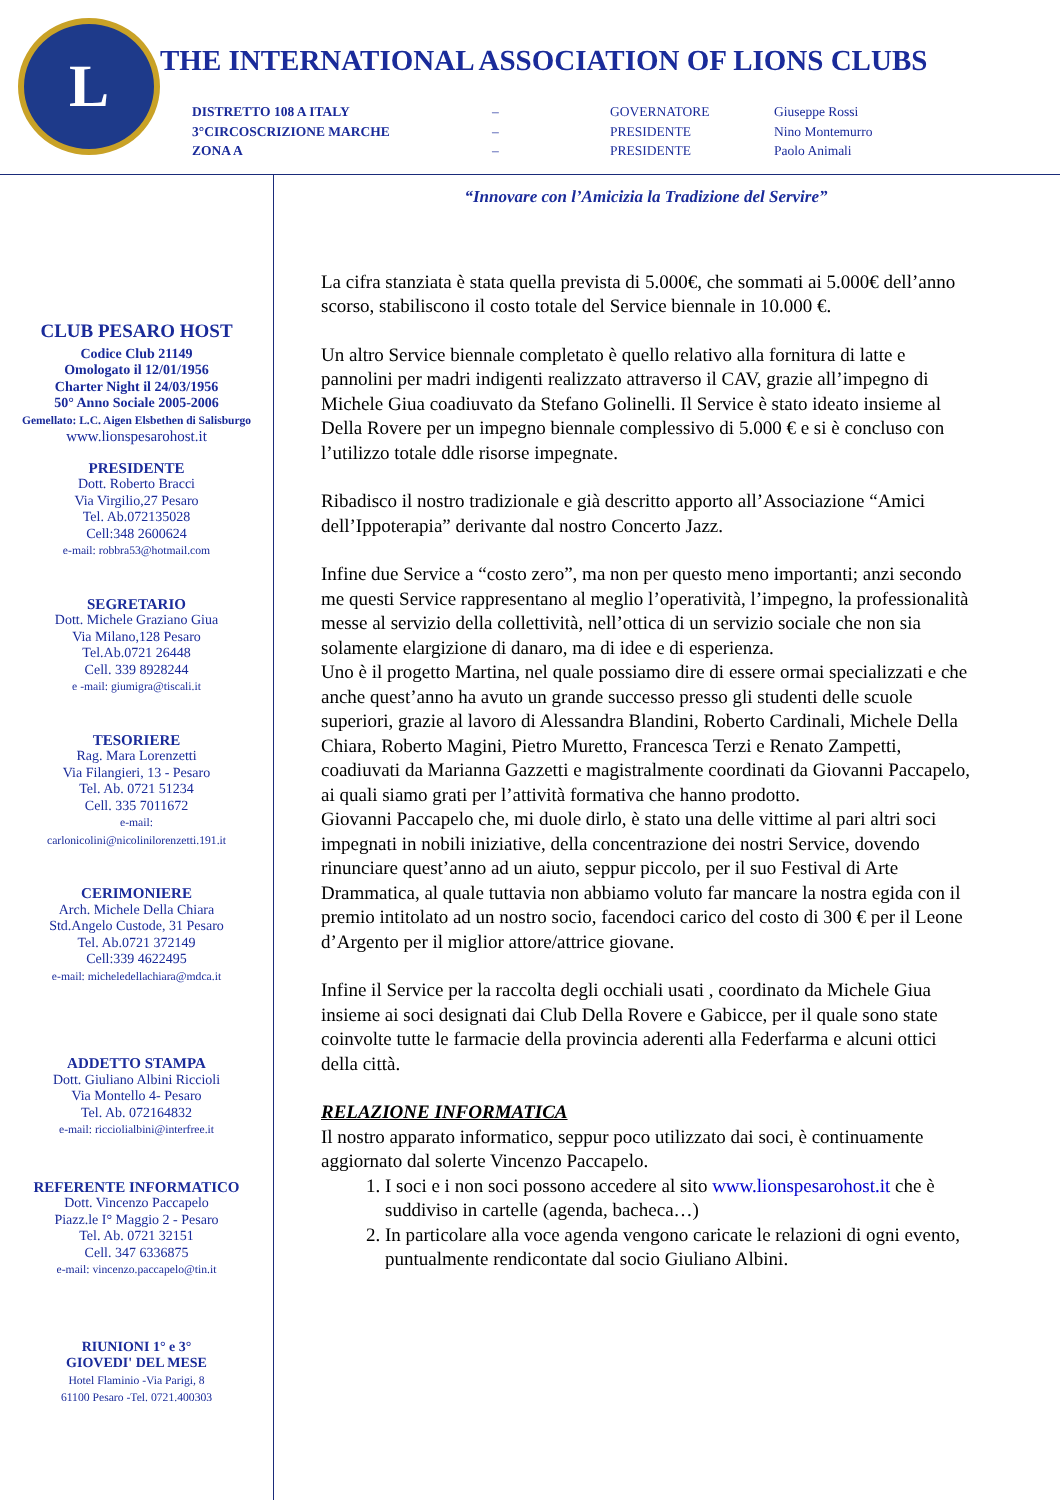L
THE INTERNATIONAL ASSOCIATION OF LIONS CLUBS
DISTRETTO 108 A ITALY – GOVERNATORE Giuseppe Rossi
3°CIRCOSCRIZIONE MARCHE – PRESIDENTE Nino Montemurro
ZONA A – PRESIDENTE Paolo Animali
CLUB PESARO HOST
Codice Club 21149
Omologato il 12/01/1956
Charter Night il 24/03/1956
50° Anno Sociale 2005-2006
Gemellato: L.C. Aigen Elsbethen di Salisburgo
www.lionspesarohost.it
PRESIDENTE
Dott. Roberto Bracci
Via Virgilio,27 Pesaro
Tel. Ab.072135028
Cell:348 2600624
e-mail: robbra53@hotmail.com
SEGRETARIO
Dott. Michele Graziano Giua
Via Milano,128 Pesaro
Tel.Ab.0721 26448
Cell. 339 8928244
e -mail: giumigra@tiscali.it
TESORIERE
Rag. Mara Lorenzetti
Via Filangieri, 13 - Pesaro
Tel. Ab. 0721 51234
Cell. 335 7011672
e-mail:
carlonicolini@nicolinilorenzetti.191.it
CERIMONIERE
Arch. Michele Della Chiara
Std.Angelo Custode, 31 Pesaro
Tel. Ab.0721 372149
Cell:339 4622495
e-mail: micheledellachiara@mdca.it
ADDETTO STAMPA
Dott. Giuliano Albini Riccioli
Via Montello 4- Pesaro
Tel. Ab. 072164832
e-mail: ricciolialbini@interfree.it
REFERENTE INFORMATICO
Dott. Vincenzo Paccapelo
Piazz.le I° Maggio 2 - Pesaro
Tel. Ab. 0721 32151
Cell. 347 6336875
e-mail: vincenzo.paccapelo@tin.it
RIUNIONI 1° e 3°
GIOVEDI' DEL MESE
Hotel Flaminio -Via Parigi, 8
61100 Pesaro -Tel. 0721.400303
“Innovare con l’Amicizia la Tradizione del Servire”
La cifra stanziata è stata quella prevista di 5.000€, che sommati ai 5.000€ dell’anno scorso, stabiliscono il costo totale del Service biennale in 10.000 €.
Un altro Service biennale completato è quello relativo alla fornitura di latte e pannolini per madri indigenti realizzato attraverso il CAV, grazie all’impegno di Michele Giua coadiuvato da Stefano Golinelli. Il Service è stato ideato insieme al Della Rovere per un impegno biennale complessivo di 5.000 € e si è concluso con l’utilizzo totale ddle risorse impegnate.
Ribadisco il nostro tradizionale e già descritto apporto all’Associazione “Amici dell’Ippoterapia” derivante dal nostro Concerto Jazz.
Infine due Service a “costo zero”, ma non per questo meno importanti; anzi secondo me questi Service rappresentano al meglio l’operatività, l’impegno, la professionalità messe al servizio della collettività, nell’ottica di un servizio sociale che non sia solamente elargizione di danaro, ma di idee e di esperienza.
Uno è il progetto Martina, nel quale possiamo dire di essere ormai specializzati e che anche quest’anno ha avuto un grande successo presso gli studenti delle scuole superiori, grazie al lavoro di Alessandra Blandini, Roberto Cardinali, Michele Della Chiara, Roberto Magini, Pietro Muretto, Francesca Terzi e Renato Zampetti, coadiuvati da Marianna Gazzetti e magistralmente coordinati da Giovanni Paccapelo,
ai quali siamo grati per l’attività formativa che hanno prodotto.
Giovanni Paccapelo che, mi duole dirlo, è stato una delle vittime al pari altri soci impegnati in nobili iniziative, della concentrazione dei nostri Service, dovendo rinunciare quest’anno ad un aiuto, seppur piccolo, per il suo Festival di Arte Drammatica, al quale tuttavia non abbiamo voluto far mancare la nostra egida con il premio intitolato ad un nostro socio, facendoci carico del costo di 300 € per il Leone d’Argento per il miglior attore/attrice giovane.
Infine il Service per la raccolta degli occhiali usati , coordinato da Michele Giua insieme ai soci designati dai Club Della Rovere e Gabicce, per il quale sono state coinvolte tutte le farmacie della provincia aderenti alla Federfarma e alcuni ottici della città.
RELAZIONE INFORMATICA
Il nostro apparato informatico, seppur poco utilizzato dai soci, è continuamente aggiornato dal solerte Vincenzo Paccapelo.
1. I soci e i non soci possono accedere al sito www.lionspesarohost.it che è suddiviso in cartelle (agenda, bacheca…)
2. In particolare alla voce agenda vengono caricate le relazioni di ogni evento, puntualmente rendicontate dal socio Giuliano Albini.